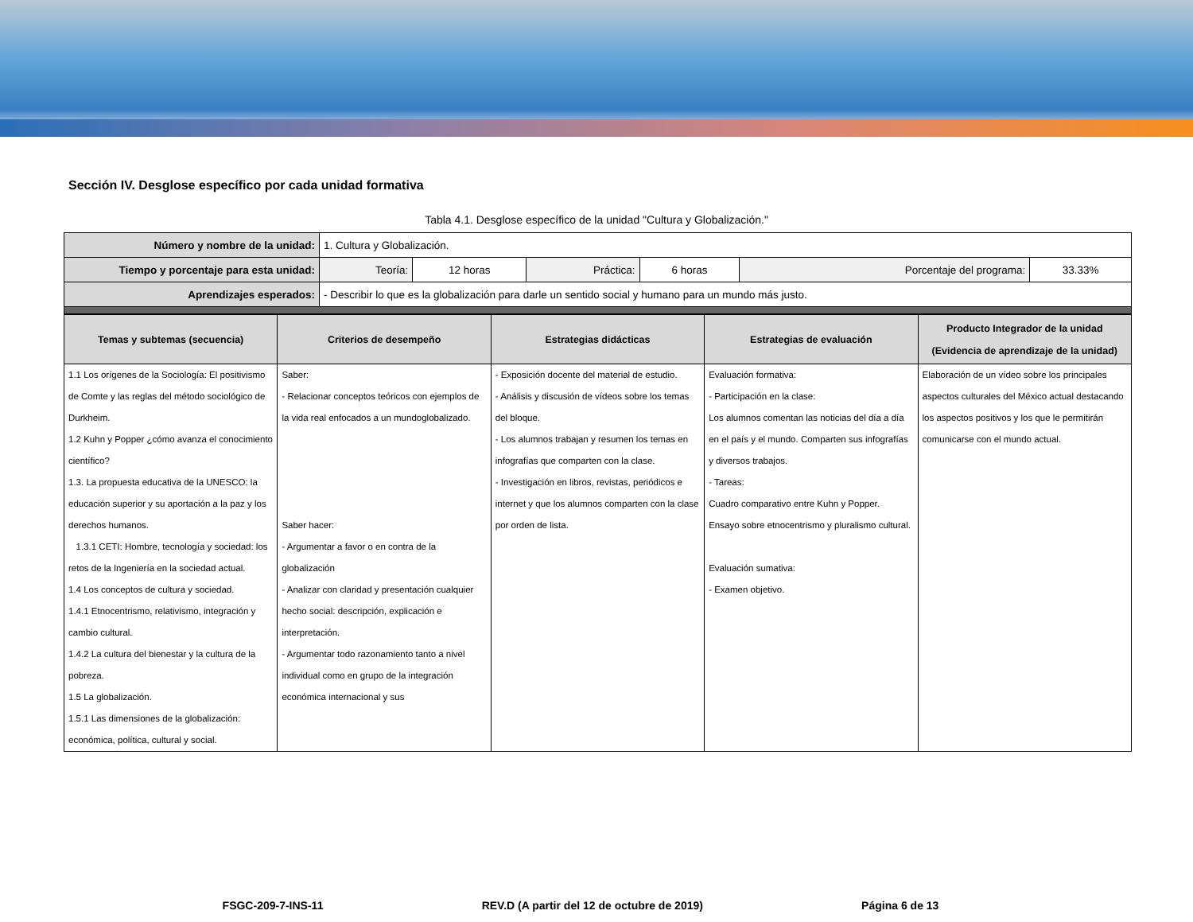Sección IV. Desglose específico por cada unidad formativa
Tabla 4.1. Desglose específico de la unidad "Cultura y Globalización."
| Número y nombre de la unidad: | 1. Cultura y Globalización. | | | | | |
| Tiempo y porcentaje para esta unidad: | Teoría: | 12 horas | Práctica: | 6 horas | Porcentaje del programa: | 33.33% |
| Aprendizajes esperados: | - Describir lo que es la globalización para darle un sentido social y humano para un mundo más justo. | | | | | |
| Temas y subtemas (secuencia) | Criterios de desempeño | Estrategias didácticas | Estrategias de evaluación | Producto Integrador de la unidad (Evidencia de aprendizaje de la unidad) |
| --- | --- | --- | --- | --- |
| 1.1 Los orígenes de la Sociología: El positivismo de Comte y las reglas del método sociológico de Durkheim. 1.2 Kuhn y Popper ¿cómo avanza el conocimiento científico? 1.3. La propuesta educativa de la UNESCO: la educación superior y su aportación a la paz y los derechos humanos. 1.3.1 CETI: Hombre, tecnología y sociedad: los retos de la Ingeniería en la sociedad actual. 1.4 Los conceptos de cultura y sociedad. 1.4.1 Etnocentrismo, relativismo, integración y cambio cultural. 1.4.2 La cultura del bienestar y la cultura de la pobreza. 1.5 La globalización. 1.5.1 Las dimensiones de la globalización: económica, política, cultural y social. | Saber: - Relacionar conceptos teóricos con ejemplos de la vida real enfocados a un mundoglobalizado. Saber hacer: - Argumentar a favor o en contra de la globalización - Analizar con claridad y presentación cualquier hecho social: descripción, explicación e interpretación. - Argumentar todo razonamiento tanto a nivel individual como en grupo de la integración económica internacional y sus | - Exposición docente del material de estudio. - Análisis y discusión de vídeos sobre los temas del bloque. - Los alumnos trabajan y resumen los temas en infografías que comparten con la clase. - Investigación en libros, revistas, periódicos e internet y que los alumnos comparten con la clase por orden de lista. | Evaluación formativa: - Participación en la clase: Los alumnos comentan las noticias del día a día en el país y el mundo. Comparten sus infografías y diversos trabajos. - Tareas: Cuadro comparativo entre Kuhn y Popper. Ensayo sobre etnocentrismo y pluralismo cultural. Evaluación sumativa: - Examen objetivo. | Elaboración de un vídeo sobre los principales aspectos culturales del México actual destacando los aspectos positivos y los que le permitirán comunicarse con el mundo actual. |
FSGC-209-7-INS-11 REV.D (A partir del 12 de octubre de 2019) Página 6 de 13